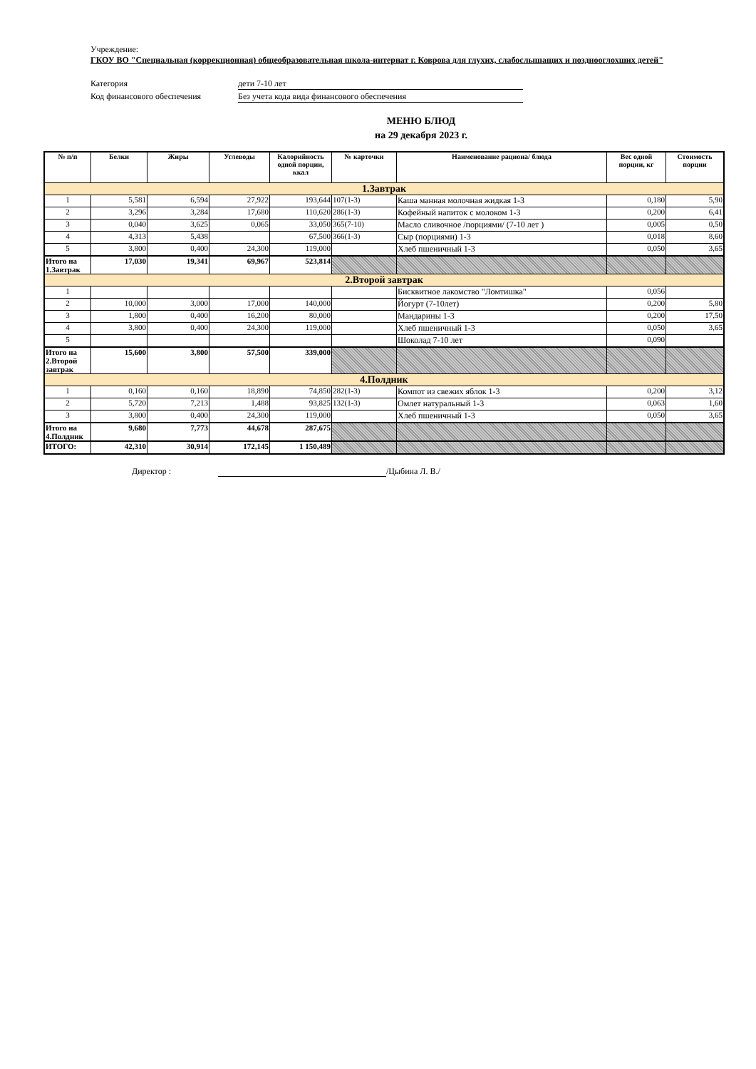Учреждение:
ГКОУ ВО "Специальная (коррекционная) общеобразовательная школа-интернат г. Коврова для глухих, слабослышащих и позднооглохших детей"
Категория дети 7-10 лет
Код финансового обеспечения Без учета кода вида финансового обеспечения
МЕНЮ БЛЮД
на 29 декабря 2023 г.
| № п/п | Белки | Жиры | Углеводы | Калорийность одной порции, ккал | № карточки | Наименование рациона/ блюда | Вес одной порции, кг | Стоимость порции |
| --- | --- | --- | --- | --- | --- | --- | --- | --- |
| 1.Завтрак | | | | | | | | |
| 1 | 5,581 | 6,594 | 27,922 | 193,644 | 107(1-3) | Каша манная молочная жидкая 1-3 | 0,180 | 5,90 |
| 2 | 3,296 | 3,284 | 17,680 | 110,620 | 286(1-3) | Кофейный напиток с молоком 1-3 | 0,200 | 6,41 |
| 3 | 0,040 | 3,625 | 0,065 | 33,050 | 365(7-10) | Масло сливочное /порциями/ (7-10 лет ) | 0,005 | 0,50 |
| 4 | 4,313 | 5,438 | | 67,500 | 366(1-3) | Сыр (порциями) 1-3 | 0,018 | 8,60 |
| 5 | 3,800 | 0,400 | 24,300 | 119,000 | | Хлеб пшеничный 1-3 | 0,050 | 3,65 |
| Итого на 1.Завтрак | 17,030 | 19,341 | 69,967 | 523,814 | | | | |
| 2.Второй завтрак | | | | | | | | |
| 1 | | | | | | Бисквитное лакомство "Ломтишка" | 0,056 | |
| 2 | 10,000 | 3,000 | 17,000 | 140,000 | | Йогурт (7-10лет) | 0,200 | 5,80 |
| 3 | 1,800 | 0,400 | 16,200 | 80,000 | | Мандарины 1-3 | 0,200 | 17,50 |
| 4 | 3,800 | 0,400 | 24,300 | 119,000 | | Хлеб пшеничный 1-3 | 0,050 | 3,65 |
| 5 | | | | | | Шоколад 7-10 лет | 0,090 | |
| Итого на 2.Второй завтрак | 15,600 | 3,800 | 57,500 | 339,000 | | | | |
| 4.Полдник | | | | | | | | |
| 1 | 0,160 | 0,160 | 18,890 | 74,850 | 282(1-3) | Компот из свежих яблок 1-3 | 0,200 | 3,12 |
| 2 | 5,720 | 7,213 | 1,488 | 93,825 | 132(1-3) | Омлет натуральный 1-3 | 0,063 | 1,60 |
| 3 | 3,800 | 0,400 | 24,300 | 119,000 | | Хлеб пшеничный 1-3 | 0,050 | 3,65 |
| Итого на 4.Полдник | 9,680 | 7,773 | 44,678 | 287,675 | | | | |
| ИТОГО: | 42,310 | 30,914 | 172,145 | 1 150,489 | | | | |
Директор : /Цыбина Л. В./